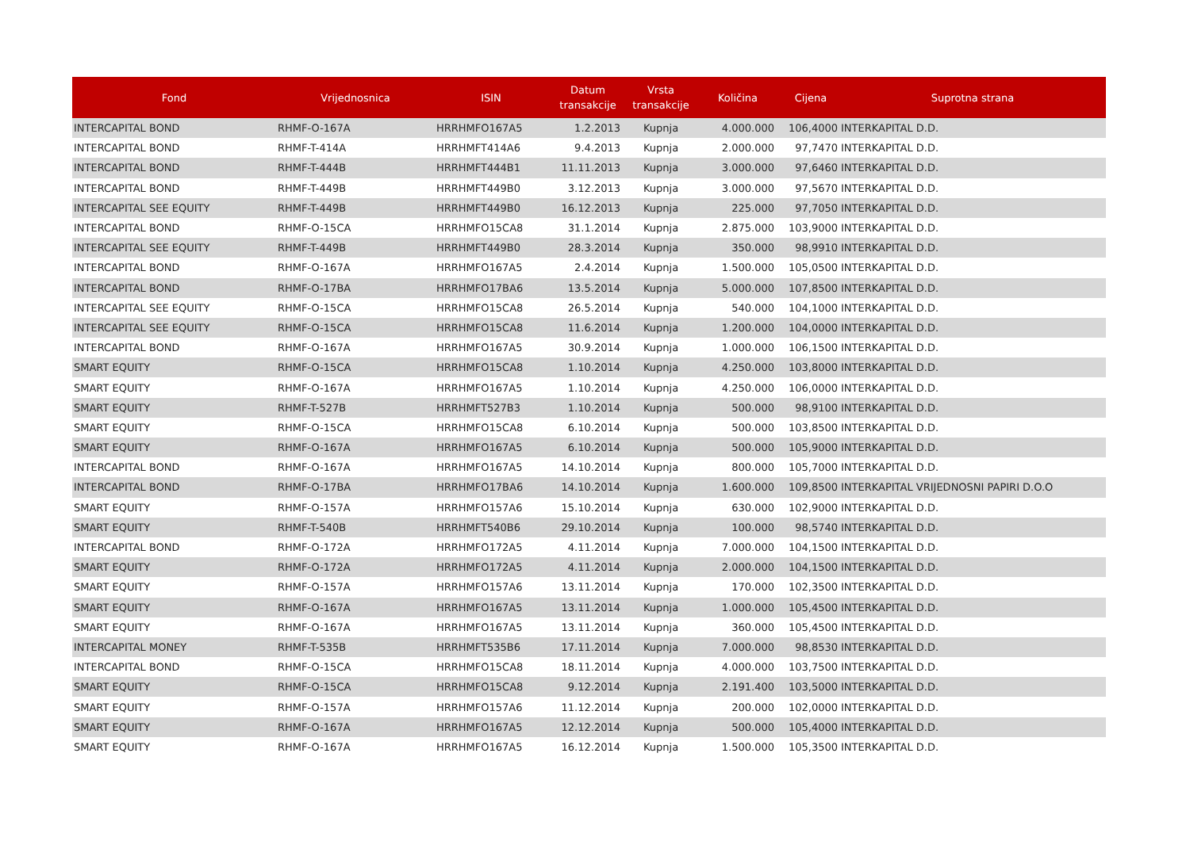| Fond | Vrijednosnica | ISIN | Datum transakcije | Vrsta transakcije | Količina | Cijena | Suprotna strana |
| --- | --- | --- | --- | --- | --- | --- | --- |
| INTERCAPITAL BOND | RHMF-O-167A | HRRHMFO167A5 | 1.2.2013 | Kupnja | 4.000.000 | 106,4000 | INTERKAPITAL D.D. |
| INTERCAPITAL BOND | RHMF-T-414A | HRRHMFT414A6 | 9.4.2013 | Kupnja | 2.000.000 | 97,7470 | INTERKAPITAL D.D. |
| INTERCAPITAL BOND | RHMF-T-444B | HRRHMFT444B1 | 11.11.2013 | Kupnja | 3.000.000 | 97,6460 | INTERKAPITAL D.D. |
| INTERCAPITAL BOND | RHMF-T-449B | HRRHMFT449B0 | 3.12.2013 | Kupnja | 3.000.000 | 97,5670 | INTERKAPITAL D.D. |
| INTERCAPITAL SEE EQUITY | RHMF-T-449B | HRRHMFT449B0 | 16.12.2013 | Kupnja | 225.000 | 97,7050 | INTERKAPITAL D.D. |
| INTERCAPITAL BOND | RHMF-O-15CA | HRRHMFO15CA8 | 31.1.2014 | Kupnja | 2.875.000 | 103,9000 | INTERKAPITAL D.D. |
| INTERCAPITAL SEE EQUITY | RHMF-T-449B | HRRHMFT449B0 | 28.3.2014 | Kupnja | 350.000 | 98,9910 | INTERKAPITAL D.D. |
| INTERCAPITAL BOND | RHMF-O-167A | HRRHMFO167A5 | 2.4.2014 | Kupnja | 1.500.000 | 105,0500 | INTERKAPITAL D.D. |
| INTERCAPITAL BOND | RHMF-O-17BA | HRRHMFO17BA6 | 13.5.2014 | Kupnja | 5.000.000 | 107,8500 | INTERKAPITAL D.D. |
| INTERCAPITAL SEE EQUITY | RHMF-O-15CA | HRRHMFO15CA8 | 26.5.2014 | Kupnja | 540.000 | 104,1000 | INTERKAPITAL D.D. |
| INTERCAPITAL SEE EQUITY | RHMF-O-15CA | HRRHMFO15CA8 | 11.6.2014 | Kupnja | 1.200.000 | 104,0000 | INTERKAPITAL D.D. |
| INTERCAPITAL BOND | RHMF-O-167A | HRRHMFO167A5 | 30.9.2014 | Kupnja | 1.000.000 | 106,1500 | INTERKAPITAL D.D. |
| SMART EQUITY | RHMF-O-15CA | HRRHMFO15CA8 | 1.10.2014 | Kupnja | 4.250.000 | 103,8000 | INTERKAPITAL D.D. |
| SMART EQUITY | RHMF-O-167A | HRRHMFO167A5 | 1.10.2014 | Kupnja | 4.250.000 | 106,0000 | INTERKAPITAL D.D. |
| SMART EQUITY | RHMF-T-527B | HRRHMFT527B3 | 1.10.2014 | Kupnja | 500.000 | 98,9100 | INTERKAPITAL D.D. |
| SMART EQUITY | RHMF-O-15CA | HRRHMFO15CA8 | 6.10.2014 | Kupnja | 500.000 | 103,8500 | INTERKAPITAL D.D. |
| SMART EQUITY | RHMF-O-167A | HRRHMFO167A5 | 6.10.2014 | Kupnja | 500.000 | 105,9000 | INTERKAPITAL D.D. |
| INTERCAPITAL BOND | RHMF-O-167A | HRRHMFO167A5 | 14.10.2014 | Kupnja | 800.000 | 105,7000 | INTERKAPITAL D.D. |
| INTERCAPITAL BOND | RHMF-O-17BA | HRRHMFO17BA6 | 14.10.2014 | Kupnja | 1.600.000 | 109,8500 | INTERKAPITAL VRIJEDNOSNI PAPIRI D.O.O |
| SMART EQUITY | RHMF-O-157A | HRRHMFO157A6 | 15.10.2014 | Kupnja | 630.000 | 102,9000 | INTERKAPITAL D.D. |
| SMART EQUITY | RHMF-T-540B | HRRHMFT540B6 | 29.10.2014 | Kupnja | 100.000 | 98,5740 | INTERKAPITAL D.D. |
| INTERCAPITAL BOND | RHMF-O-172A | HRRHMFO172A5 | 4.11.2014 | Kupnja | 7.000.000 | 104,1500 | INTERKAPITAL D.D. |
| SMART EQUITY | RHMF-O-172A | HRRHMFO172A5 | 4.11.2014 | Kupnja | 2.000.000 | 104,1500 | INTERKAPITAL D.D. |
| SMART EQUITY | RHMF-O-157A | HRRHMFO157A6 | 13.11.2014 | Kupnja | 170.000 | 102,3500 | INTERKAPITAL D.D. |
| SMART EQUITY | RHMF-O-167A | HRRHMFO167A5 | 13.11.2014 | Kupnja | 1.000.000 | 105,4500 | INTERKAPITAL D.D. |
| SMART EQUITY | RHMF-O-167A | HRRHMFO167A5 | 13.11.2014 | Kupnja | 360.000 | 105,4500 | INTERKAPITAL D.D. |
| INTERCAPITAL MONEY | RHMF-T-535B | HRRHMFT535B6 | 17.11.2014 | Kupnja | 7.000.000 | 98,8530 | INTERKAPITAL D.D. |
| INTERCAPITAL BOND | RHMF-O-15CA | HRRHMFO15CA8 | 18.11.2014 | Kupnja | 4.000.000 | 103,7500 | INTERKAPITAL D.D. |
| SMART EQUITY | RHMF-O-15CA | HRRHMFO15CA8 | 9.12.2014 | Kupnja | 2.191.400 | 103,5000 | INTERKAPITAL D.D. |
| SMART EQUITY | RHMF-O-157A | HRRHMFO157A6 | 11.12.2014 | Kupnja | 200.000 | 102,0000 | INTERKAPITAL D.D. |
| SMART EQUITY | RHMF-O-167A | HRRHMFO167A5 | 12.12.2014 | Kupnja | 500.000 | 105,4000 | INTERKAPITAL D.D. |
| SMART EQUITY | RHMF-O-167A | HRRHMFO167A5 | 16.12.2014 | Kupnja | 1.500.000 | 105,3500 | INTERKAPITAL D.D. |